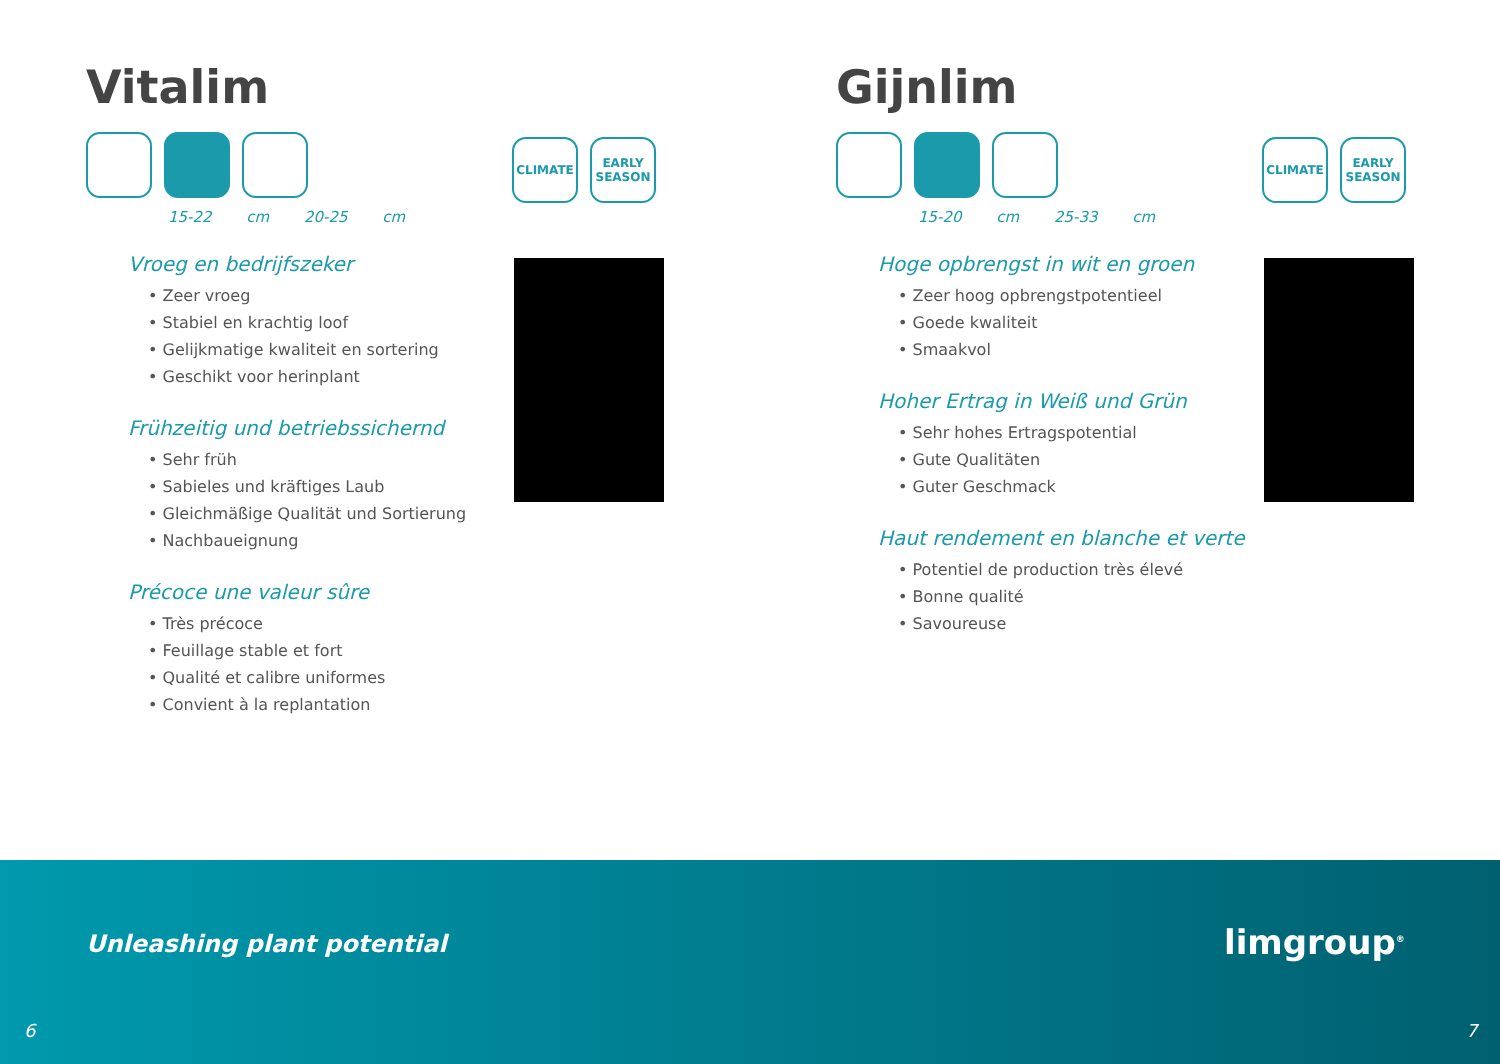Vitalim
15-22 cm 20-25 cm
Vroeg en bedrijfszeker
• Zeer vroeg
• Stabiel en krachtig loof
• Gelijkmatige kwaliteit en sortering
• Geschikt voor herinplant
Frühzeitig und betriebssichernd
• Sehr früh
• Sabieles und kräftiges Laub
• Gleichmäßige Qualität und Sortierung
• Nachbaueignung
Précoce une valeur sûre
• Très précoce
• Feuillage stable et fort
• Qualité et calibre uniformes
• Convient à la replantation
CLIMATE EARLY SEASON
Gijnlim
15-20 cm 25-33 cm
Hoge opbrengst in wit en groen
• Zeer hoog opbrengstpotentieel
• Goede kwaliteit
• Smaakvol
Hoher Ertrag in Weiß und Grün
• Sehr hohes Ertragspotential
• Gute Qualitäten
• Guter Geschmack
Haut rendement en blanche et verte
• Potentiel de production très élevé
• Bonne qualité
• Savoureuse
CLIMATE EARLY SEASON
Unleashing plant potential limgroup<sup>®</sup>
6 7